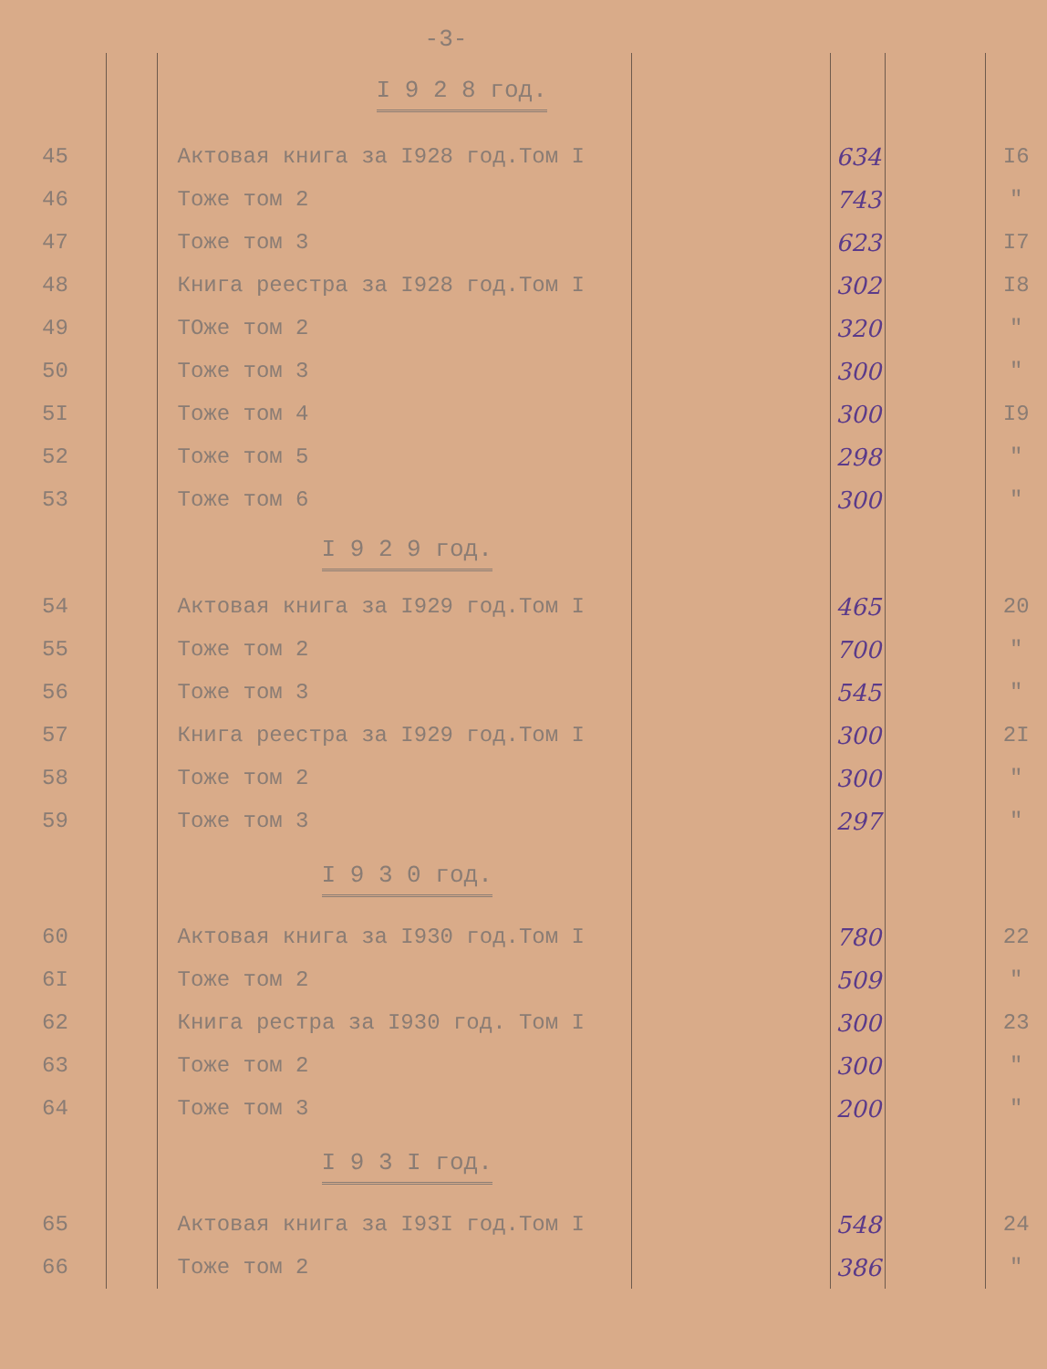-3-
| | | I 9 2 8 год. | | | | |
| 45 | | Актовая книга за I928 год.Том I | | 634 | | I6 |
| 46 | | Тоже том 2 | | 743 | | " |
| 47 | | Тоже том 3 | | 623 | | I7 |
| 48 | | Книга реестра за I928 год.Том I | | 302 | | I8 |
| 49 | | ТОже том 2 | | 320 | | " |
| 50 | | Тоже том 3 | | 300 | | " |
| 5I | | Тоже том 4 | | 300 | | I9 |
| 52 | | Тоже том 5 | | 298 | | " |
| 53 | | Тоже том 6 | | 300 | | " |
| | | I 9 2 9 год. | | | | |
| 54 | | Актовая книга за I929 год.Том I | | 465 | | 20 |
| 55 | | Тоже том 2 | | 700 | | " |
| 56 | | Тоже том 3 | | 545 | | " |
| 57 | | Книга реестра за I929 год.Том I | | 300 | | 2I |
| 58 | | Тоже том 2 | | 300 | | " |
| 59 | | Тоже том 3 | | 297 | | " |
| | | I 9 3 0 год. | | | | |
| 60 | | Актовая книга за I930 год.Том I | | 780 | | 22 |
| 6I | | Тоже том 2 | | 509 | | " |
| 62 | | Книга рестра за I930 год. Том I | | 300 | | 23 |
| 63 | | Тоже том 2 | | 300 | | " |
| 64 | | Тоже том 3 | | 200 | | " |
| | | I 9 3 I год. | | | | |
| 65 | | Актовая книга за I93I год.Том I | | 548 | | 24 |
| 66 | | Тоже том 2 | | 386 | | " |